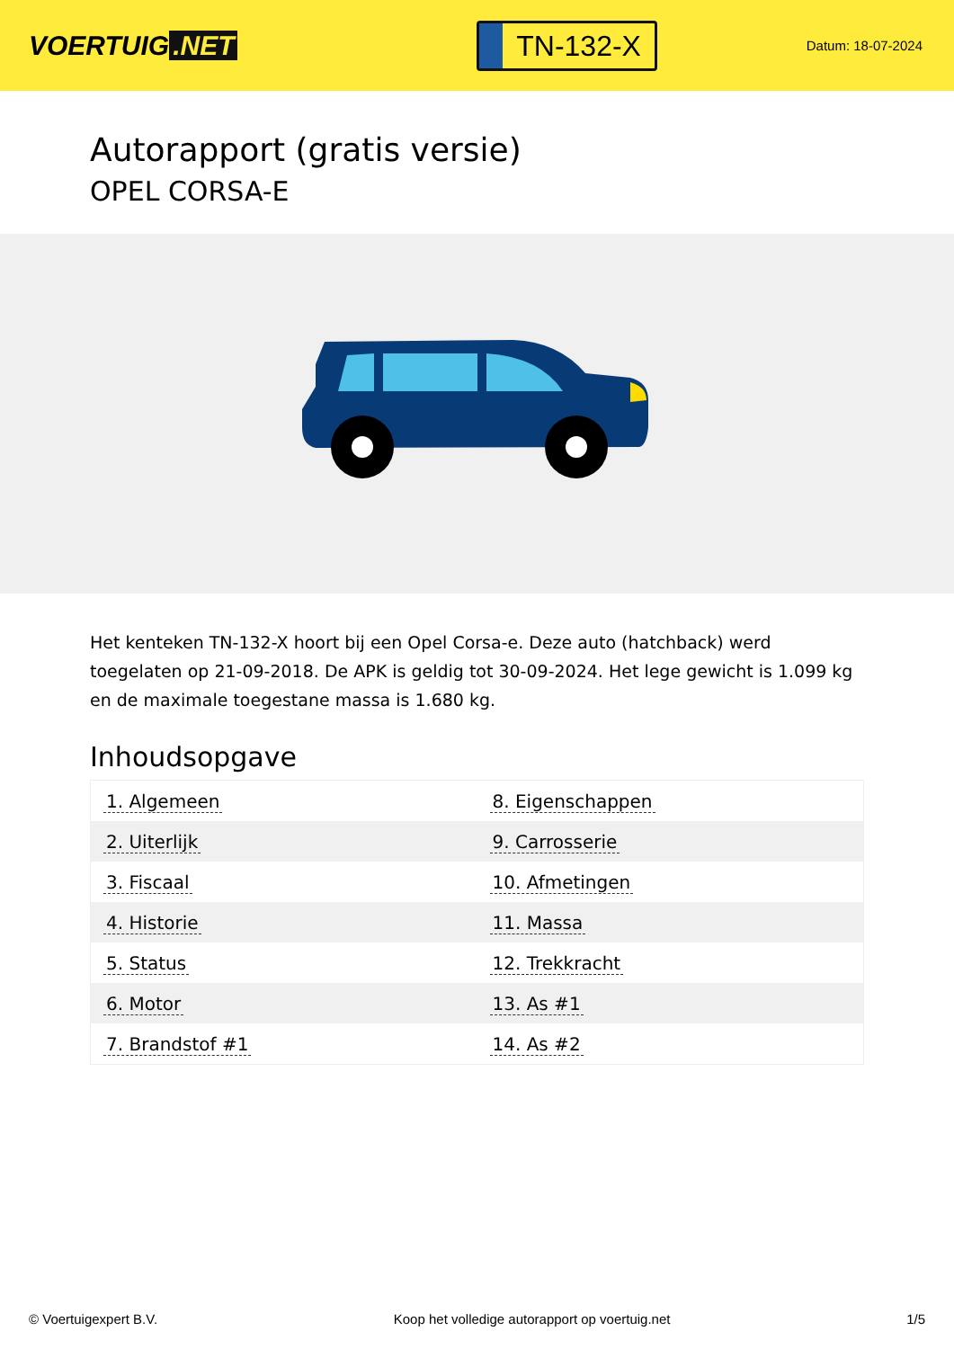VOERTUIG.NET
TN-132-X
Datum: 18-07-2024
Autorapport (gratis versie)
OPEL CORSA-E
Het kenteken TN-132-X hoort bij een Opel Corsa-e. Deze auto (hatchback) werd toegelaten op 21-09-2018. De APK is geldig tot 30-09-2024. Het lege gewicht is 1.099 kg en de maximale toegestane massa is 1.680 kg.
Inhoudsopgave
| 1. Algemeen | 8. Eigenschappen |
| 2. Uiterlijk | 9. Carrosserie |
| 3. Fiscaal | 10. Afmetingen |
| 4. Historie | 11. Massa |
| 5. Status | 12. Trekkracht |
| 6. Motor | 13. As #1 |
| 7. Brandstof #1 | 14. As #2 |
© Voertuigexpert B.V. Koop het volledige autorapport op voertuig.net
1/5